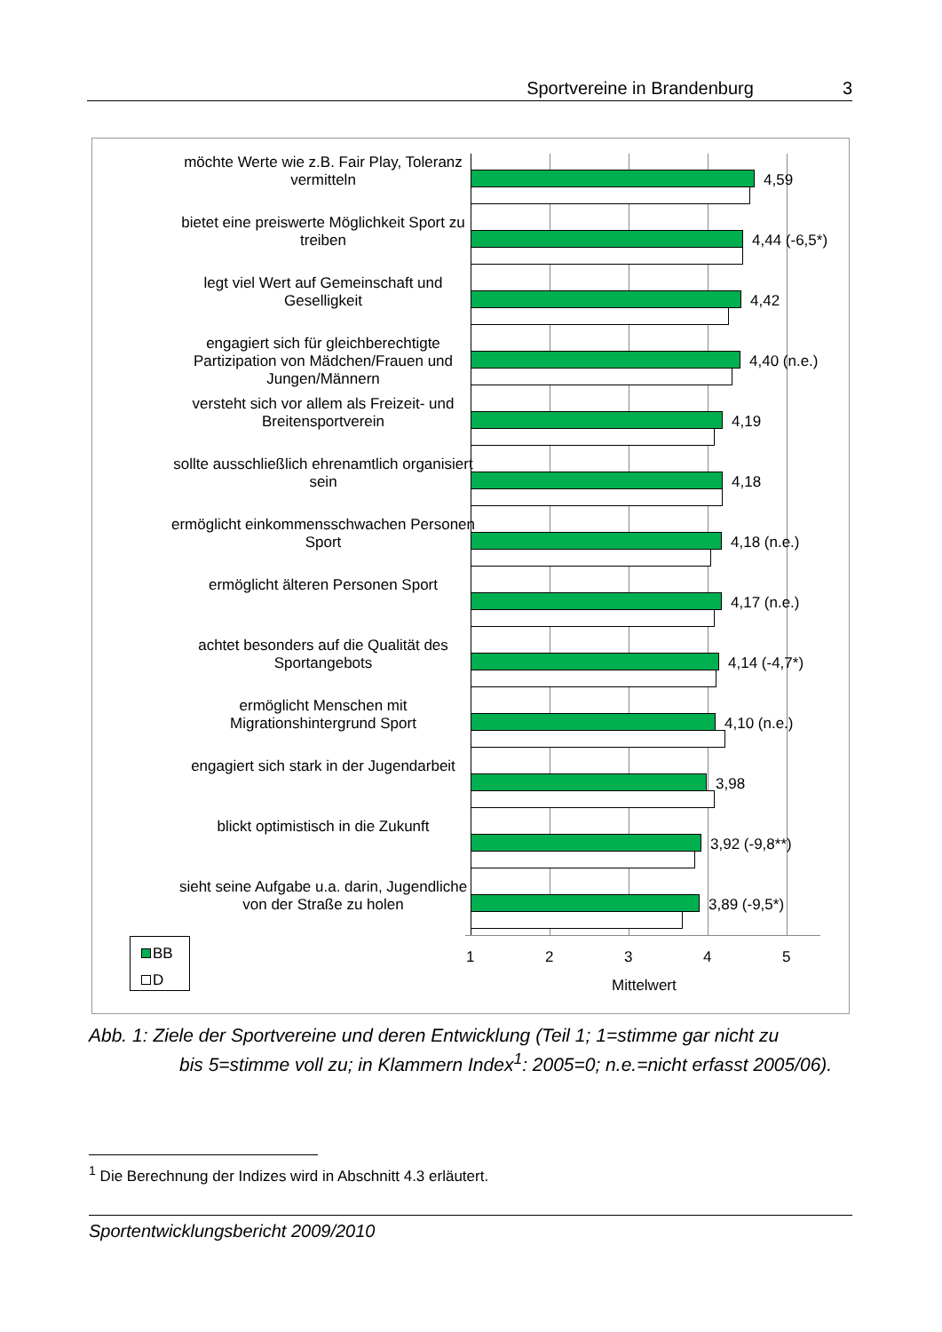Sportvereine in Brandenburg 3
möchte Werte wie z.B. Fair Play, Toleranz
vermitteln
4,59
bietet eine preiswerte Möglichkeit Sport zu
treiben
4,44 (-6,5*)
legt viel Wert auf Gemeinschaft und
Geselligkeit
4,42
engagiert sich für gleichberechtigte
Partizipation von Mädchen/Frauen und
Jungen/Männern
4,40 (n.e.)
versteht sich vor allem als Freizeit- und
Breitensportverein
4,19
sollte ausschließlich ehrenamtlich organisiert
sein
4,18
ermöglicht einkommensschwachen Personen
Sport
4,18 (n.e.)
ermöglicht älteren Personen Sport
4,17 (n.e.)
achtet besonders auf die Qualität des
Sportangebots
4,14 (-4,7*)
ermöglicht Menschen mit
Migrationshintergrund Sport
4,10 (n.e.)
engagiert sich stark in der Jugendarbeit
3,98
blickt optimistisch in die Zukunft
3,92 (-9,8**)
sieht seine Aufgabe u.a. darin, Jugendliche
von der Straße zu holen
3,89 (-9,5*)
1 2 3 4 5
Mittelwert
BB
D
Abb. 1: Ziele der Sportvereine und deren Entwicklung (Teil 1; 1=stimme gar nicht zu
bis 5=stimme voll zu; in Klammern Index<sup>1</sup>: 2005=0; n.e.=nicht erfasst 2005/06).
<sup>1</sup> Die Berechnung der Indizes wird in Abschnitt 4.3 erläutert.
Sportentwicklungsbericht 2009/2010